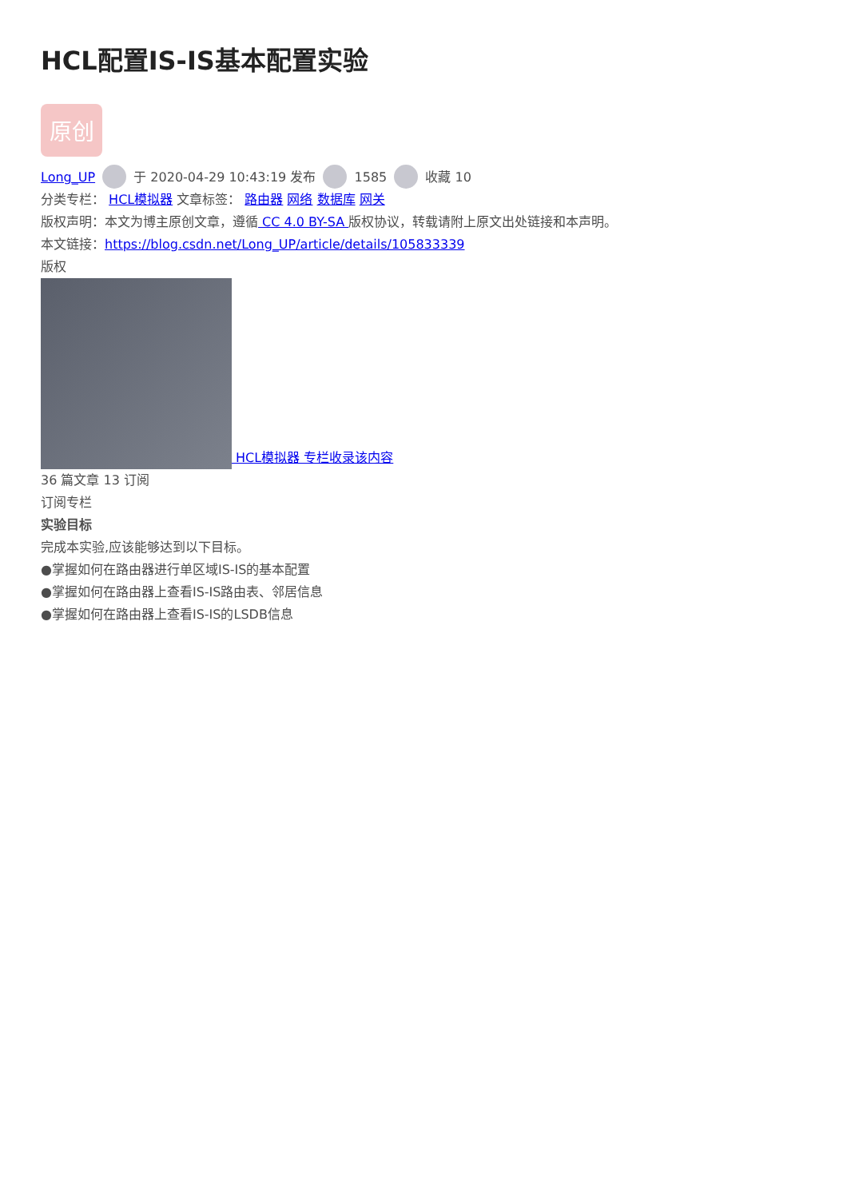HCL配置IS-IS基本配置实验
原创
Long_UP 于 2020-04-29 10:43:19 发布 1585 收藏 10
分类专栏： HCL模拟器 文章标签： 路由器 网络 数据库 网关
版权声明：本文为博主原创文章，遵循 CC 4.0 BY-SA 版权协议，转载请附上原文出处链接和本声明。
本文链接：https://blog.csdn.net/Long_UP/article/details/105833339
版权
HCL模拟器 专栏收录该内容
36 篇文章 13 订阅
订阅专栏
实验目标
完成本实验,应该能够达到以下目标。
●掌握如何在路由器进行单区域IS-IS的基本配置
●掌握如何在路由器上查看IS-IS路由表、邻居信息
●掌握如何在路由器上查看IS-IS的LSDB信息